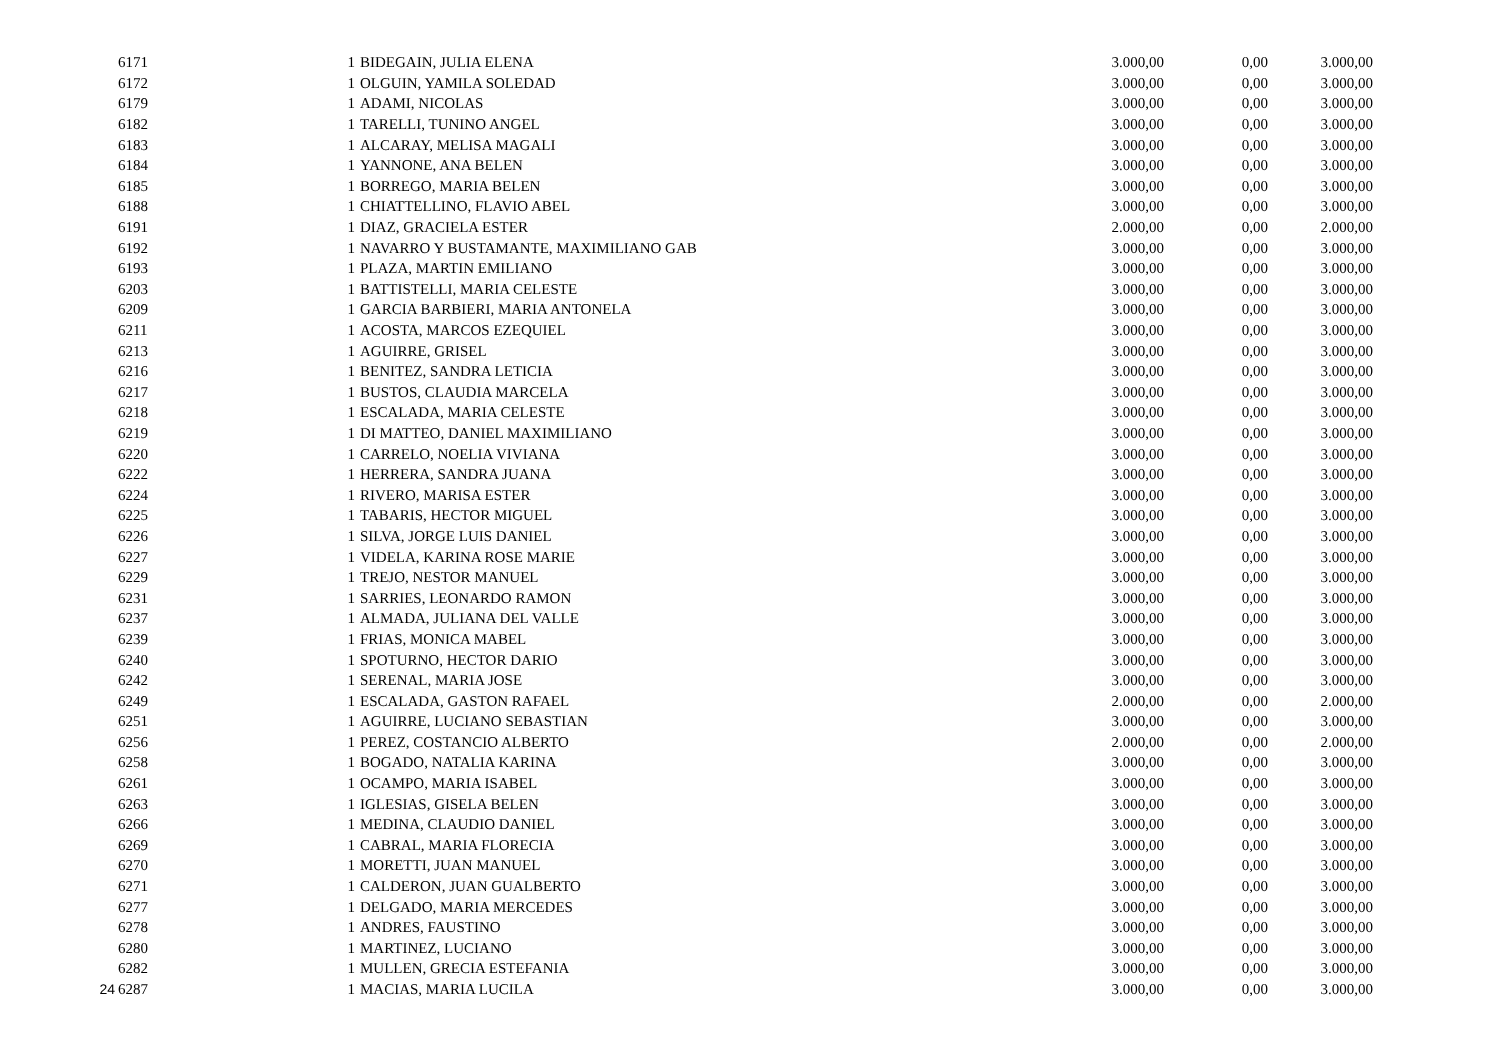| | 6171 | 1 | BIDEGAIN, JULIA ELENA | 3.000,00 | 0,00 | 3.000,00 |
| | 6172 | 1 | OLGUIN, YAMILA SOLEDAD | 3.000,00 | 0,00 | 3.000,00 |
| | 6179 | 1 | ADAMI, NICOLAS | 3.000,00 | 0,00 | 3.000,00 |
| | 6182 | 1 | TARELLI, TUNINO ANGEL | 3.000,00 | 0,00 | 3.000,00 |
| | 6183 | 1 | ALCARAY, MELISA MAGALI | 3.000,00 | 0,00 | 3.000,00 |
| | 6184 | 1 | YANNONE, ANA BELEN | 3.000,00 | 0,00 | 3.000,00 |
| | 6185 | 1 | BORREGO, MARIA BELEN | 3.000,00 | 0,00 | 3.000,00 |
| | 6188 | 1 | CHIATTELLINO, FLAVIO ABEL | 3.000,00 | 0,00 | 3.000,00 |
| | 6191 | 1 | DIAZ, GRACIELA ESTER | 2.000,00 | 0,00 | 2.000,00 |
| | 6192 | 1 | NAVARRO Y BUSTAMANTE, MAXIMILIANO GAB | 3.000,00 | 0,00 | 3.000,00 |
| | 6193 | 1 | PLAZA, MARTIN EMILIANO | 3.000,00 | 0,00 | 3.000,00 |
| | 6203 | 1 | BATTISTELLI, MARIA CELESTE | 3.000,00 | 0,00 | 3.000,00 |
| | 6209 | 1 | GARCIA BARBIERI, MARIA ANTONELA | 3.000,00 | 0,00 | 3.000,00 |
| | 6211 | 1 | ACOSTA, MARCOS EZEQUIEL | 3.000,00 | 0,00 | 3.000,00 |
| | 6213 | 1 | AGUIRRE, GRISEL | 3.000,00 | 0,00 | 3.000,00 |
| | 6216 | 1 | BENITEZ, SANDRA LETICIA | 3.000,00 | 0,00 | 3.000,00 |
| | 6217 | 1 | BUSTOS, CLAUDIA MARCELA | 3.000,00 | 0,00 | 3.000,00 |
| | 6218 | 1 | ESCALADA, MARIA CELESTE | 3.000,00 | 0,00 | 3.000,00 |
| | 6219 | 1 | DI MATTEO, DANIEL MAXIMILIANO | 3.000,00 | 0,00 | 3.000,00 |
| | 6220 | 1 | CARRELO, NOELIA VIVIANA | 3.000,00 | 0,00 | 3.000,00 |
| | 6222 | 1 | HERRERA, SANDRA JUANA | 3.000,00 | 0,00 | 3.000,00 |
| | 6224 | 1 | RIVERO, MARISA ESTER | 3.000,00 | 0,00 | 3.000,00 |
| | 6225 | 1 | TABARIS, HECTOR MIGUEL | 3.000,00 | 0,00 | 3.000,00 |
| | 6226 | 1 | SILVA, JORGE LUIS DANIEL | 3.000,00 | 0,00 | 3.000,00 |
| | 6227 | 1 | VIDELA, KARINA ROSE MARIE | 3.000,00 | 0,00 | 3.000,00 |
| | 6229 | 1 | TREJO, NESTOR MANUEL | 3.000,00 | 0,00 | 3.000,00 |
| | 6231 | 1 | SARRIES, LEONARDO RAMON | 3.000,00 | 0,00 | 3.000,00 |
| | 6237 | 1 | ALMADA, JULIANA DEL VALLE | 3.000,00 | 0,00 | 3.000,00 |
| | 6239 | 1 | FRIAS, MONICA MABEL | 3.000,00 | 0,00 | 3.000,00 |
| | 6240 | 1 | SPOTURNO, HECTOR DARIO | 3.000,00 | 0,00 | 3.000,00 |
| | 6242 | 1 | SERENAL, MARIA JOSE | 3.000,00 | 0,00 | 3.000,00 |
| | 6249 | 1 | ESCALADA, GASTON RAFAEL | 2.000,00 | 0,00 | 2.000,00 |
| | 6251 | 1 | AGUIRRE, LUCIANO SEBASTIAN | 3.000,00 | 0,00 | 3.000,00 |
| | 6256 | 1 | PEREZ, COSTANCIO ALBERTO | 2.000,00 | 0,00 | 2.000,00 |
| | 6258 | 1 | BOGADO, NATALIA KARINA | 3.000,00 | 0,00 | 3.000,00 |
| | 6261 | 1 | OCAMPO, MARIA ISABEL | 3.000,00 | 0,00 | 3.000,00 |
| | 6263 | 1 | IGLESIAS, GISELA BELEN | 3.000,00 | 0,00 | 3.000,00 |
| | 6266 | 1 | MEDINA, CLAUDIO DANIEL | 3.000,00 | 0,00 | 3.000,00 |
| | 6269 | 1 | CABRAL, MARIA FLORECIA | 3.000,00 | 0,00 | 3.000,00 |
| | 6270 | 1 | MORETTI, JUAN MANUEL | 3.000,00 | 0,00 | 3.000,00 |
| | 6271 | 1 | CALDERON, JUAN GUALBERTO | 3.000,00 | 0,00 | 3.000,00 |
| | 6277 | 1 | DELGADO, MARIA MERCEDES | 3.000,00 | 0,00 | 3.000,00 |
| | 6278 | 1 | ANDRES, FAUSTINO | 3.000,00 | 0,00 | 3.000,00 |
| | 6280 | 1 | MARTINEZ, LUCIANO | 3.000,00 | 0,00 | 3.000,00 |
| | 6282 | 1 | MULLEN, GRECIA ESTEFANIA | 3.000,00 | 0,00 | 3.000,00 |
| 24 | 6287 | 1 | MACIAS, MARIA LUCILA | 3.000,00 | 0,00 | 3.000,00 |